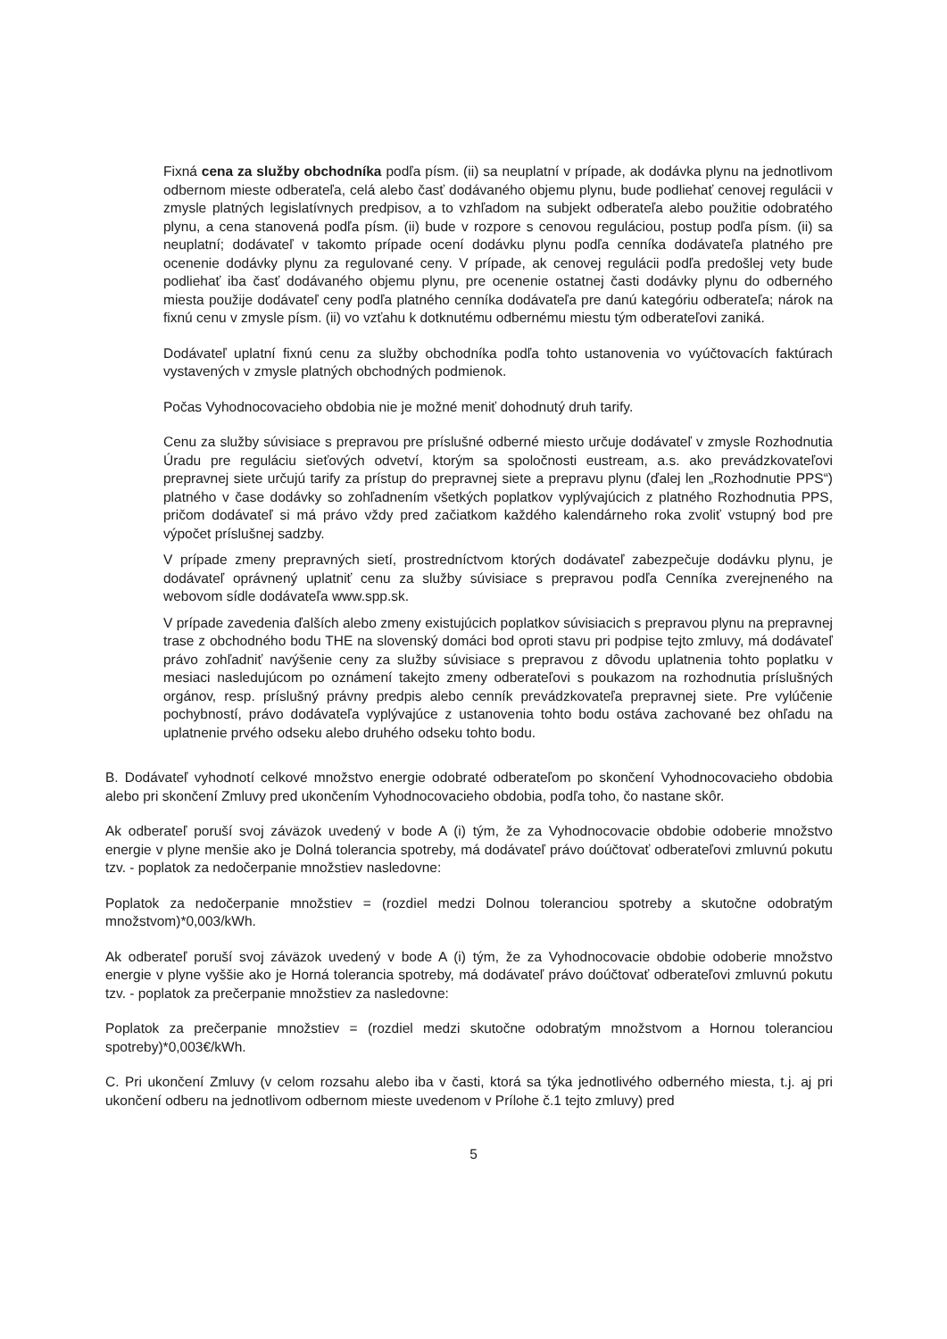Fixná cena za služby obchodníka podľa písm. (ii) sa neuplatní v prípade, ak dodávka plynu na jednotlivom odbernom mieste odberateľa, celá alebo časť dodávaného objemu plynu, bude podliehať cenovej regulácii v zmysle platných legislatívnych predpisov, a to vzhľadom na subjekt odberateľa alebo použitie odobratého plynu, a cena stanovená podľa písm. (ii) bude v rozpore s cenovou reguláciou, postup podľa písm. (ii) sa neuplatní; dodávateľ v takomto prípade ocení dodávku plynu podľa cenníka dodávateľa platného pre ocenenie dodávky plynu za regulované ceny. V prípade, ak cenovej regulácii podľa predošlej vety bude podliehať iba časť dodávaného objemu plynu, pre ocenenie ostatnej časti dodávky plynu do odberného miesta použije dodávateľ ceny podľa platného cenníka dodávateľa pre danú kategóriu odberateľa; nárok na fixnú cenu v zmysle písm. (ii) vo vzťahu k dotknutému odbernému miestu tým odberateľovi zaniká.
Dodávateľ uplatní fixnú cenu za služby obchodníka podľa tohto ustanovenia vo vyúčtovacích faktúrach vystavených v zmysle platných obchodných podmienok.
Počas Vyhodnocovacieho obdobia nie je možné meniť dohodnutý druh tarify.
Cenu za služby súvisiace s prepravou pre príslušné odberné miesto určuje dodávateľ v zmysle Rozhodnutia Úradu pre reguláciu sieťových odvetví, ktorým sa spoločnosti eustream, a.s. ako prevádzkovateľovi prepravnej siete určujú tarify za prístup do prepravnej siete a prepravu plynu (ďalej len „Rozhodnutie PPS“) platného v čase dodávky so zohľadnením všetkých poplatkov vyplývajúcich z platného Rozhodnutia PPS, pričom dodávateľ si má právo vždy pred začiatkom každého kalendárneho roka zvoliť vstupný bod pre výpočet príslušnej sadzby.
V prípade zmeny prepravných sietí, prostredníctvom ktorých dodávateľ zabezpečuje dodávku plynu, je dodávateľ oprávnený uplatniť cenu za služby súvisiace s prepravou podľa Cenníka zverejneného na webovom sídle dodávateľa www.spp.sk.
V prípade zavedenia ďalších alebo zmeny existujúcich poplatkov súvisiacich s prepravou plynu na prepravnej trase z obchodného bodu THE na slovenský domáci bod oproti stavu pri podpise tejto zmluvy, má dodávateľ právo zohľadniť navýšenie ceny za služby súvisiace s prepravou z dôvodu uplatnenia tohto poplatku v mesiaci nasledujúcom po oznámení takejto zmeny odberateľovi s poukazom na rozhodnutia príslušných orgánov, resp. príslušný právny predpis alebo cenník prevádzkovateľa prepravnej siete. Pre vylúčenie pochybností, právo dodávateľa vyplývajúce z ustanovenia tohto bodu ostáva zachované bez ohľadu na uplatnenie prvého odseku alebo druhého odseku tohto bodu.
B. Dodávateľ vyhodnotí celkové množstvo energie odobraté odberateľom po skončení Vyhodnocovacieho obdobia alebo pri skončení Zmluvy pred ukončením Vyhodnocovacieho obdobia, podľa toho, čo nastane skôr.
Ak odberateľ poruší svoj záväzok uvedený v bode A (i) tým, že za Vyhodnocovacie obdobie odoberie množstvo energie v plyne menšie ako je Dolná tolerancia spotreby, má dodávateľ právo doúčtovať odberateľovi zmluvnú pokutu tzv. - poplatok za nedočerpanie množstiev nasledovne:
Poplatok za nedočerpanie množstiev = (rozdiel medzi Dolnou toleranciou spotreby a skutočne odobratým množstvom)*0,003/kWh.
Ak odberateľ poruší svoj záväzok uvedený v bode A (i) tým, že za Vyhodnocovacie obdobie odoberie množstvo energie v plyne vyššie ako je Horná tolerancia spotreby, má dodávateľ právo doúčtovať odberateľovi zmluvnú pokutu tzv. - poplatok za prečerpanie množstiev za nasledovne:
Poplatok za prečerpanie množstiev = (rozdiel medzi skutočne odobratým množstvom a Hornou toleranciou spotreby)*0,003€/kWh.
C. Pri ukončení Zmluvy (v celom rozsahu alebo iba v časti, ktorá sa týka jednotlivého odberného miesta, t.j. aj pri ukončení odberu na jednotlivom odbernom mieste uvedenom v Prílohe č.1 tejto zmluvy) pred
5